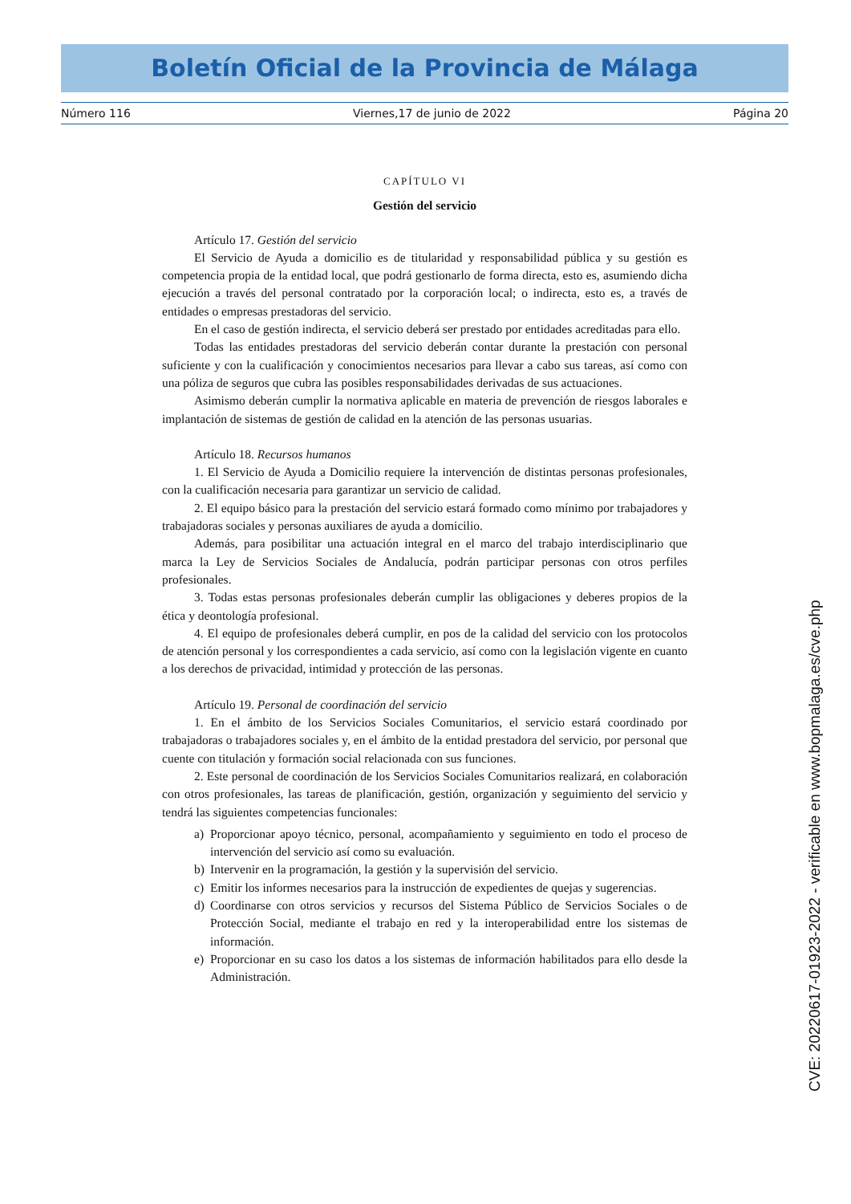Boletín Oficial de la Provincia de Málaga
Número 116 Viernes,17 de junio de 2022 Página 20
CAPÍTULO VI
Gestión del servicio
Artículo 17. Gestión del servicio
El Servicio de Ayuda a domicilio es de titularidad y responsabilidad pública y su gestión es competencia propia de la entidad local, que podrá gestionarlo de forma directa, esto es, asumiendo dicha ejecución a través del personal contratado por la corporación local; o indirecta, esto es, a través de entidades o empresas prestadoras del servicio.
En el caso de gestión indirecta, el servicio deberá ser prestado por entidades acreditadas para ello.
Todas las entidades prestadoras del servicio deberán contar durante la prestación con personal suficiente y con la cualificación y conocimientos necesarios para llevar a cabo sus tareas, así como con una póliza de seguros que cubra las posibles responsabilidades derivadas de sus actuaciones.
Asimismo deberán cumplir la normativa aplicable en materia de prevención de riesgos laborales e implantación de sistemas de gestión de calidad en la atención de las personas usuarias.
Artículo 18. Recursos humanos
1. El Servicio de Ayuda a Domicilio requiere la intervención de distintas personas profesionales, con la cualificación necesaria para garantizar un servicio de calidad.
2. El equipo básico para la prestación del servicio estará formado como mínimo por trabajadores y trabajadoras sociales y personas auxiliares de ayuda a domicilio.
Además, para posibilitar una actuación integral en el marco del trabajo interdisciplinario que marca la Ley de Servicios Sociales de Andalucía, podrán participar personas con otros perfiles profesionales.
3. Todas estas personas profesionales deberán cumplir las obligaciones y deberes propios de la ética y deontología profesional.
4. El equipo de profesionales deberá cumplir, en pos de la calidad del servicio con los protocolos de atención personal y los correspondientes a cada servicio, así como con la legislación vigente en cuanto a los derechos de privacidad, intimidad y protección de las personas.
Artículo 19. Personal de coordinación del servicio
1. En el ámbito de los Servicios Sociales Comunitarios, el servicio estará coordinado por trabajadoras o trabajadores sociales y, en el ámbito de la entidad prestadora del servicio, por personal que cuente con titulación y formación social relacionada con sus funciones.
2. Este personal de coordinación de los Servicios Sociales Comunitarios realizará, en colaboración con otros profesionales, las tareas de planificación, gestión, organización y seguimiento del servicio y tendrá las siguientes competencias funcionales:
a) Proporcionar apoyo técnico, personal, acompañamiento y seguimiento en todo el proceso de intervención del servicio así como su evaluación.
b) Intervenir en la programación, la gestión y la supervisión del servicio.
c) Emitir los informes necesarios para la instrucción de expedientes de quejas y sugerencias.
d) Coordinarse con otros servicios y recursos del Sistema Público de Servicios Sociales o de Protección Social, mediante el trabajo en red y la interoperabilidad entre los sistemas de información.
e) Proporcionar en su caso los datos a los sistemas de información habilitados para ello desde la Administración.
CVE: 20220617-01923-2022 - verificable en www.bopmalaga.es/cve.php